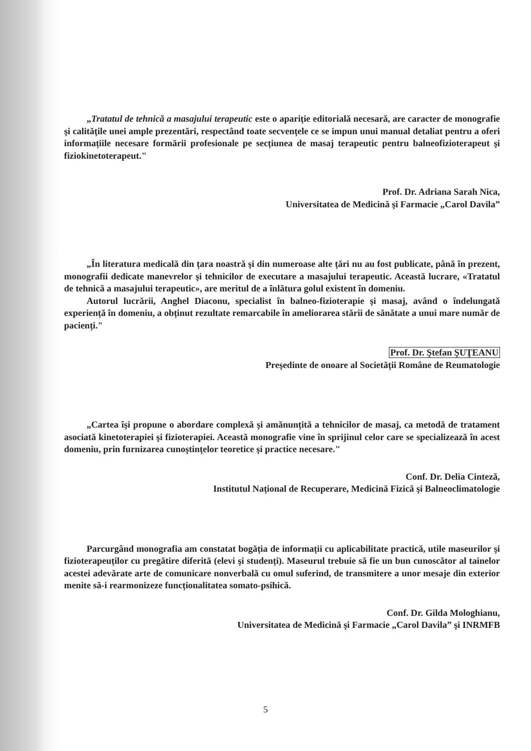„Tratatul de tehnică a masajului terapeutic este o apariție editorială necesară, are caracter de monografie şi calitățile unei ample prezentări, respectând toate secvențele ce se impun unui manual detaliat pentru a oferi informațiile necesare formării profesionale pe secțiunea de masaj terapeutic pentru balneofizioterapeut şi fiziokinetoterapeut."
Prof. Dr. Adriana Sarah Nica,
Universitatea de Medicină şi Farmacie „Carol Davila”
„În literatura medicală din țara noastră şi din numeroase alte țări nu au fost publicate, până în prezent, monografii dedicate manevrelor şi tehnicilor de executare a masajului terapeutic. Această lucrare, «Tratatul de tehnică a masajului terapeutic», are meritul de a înlătura golul existent în domeniu.
Autorul lucrării, Anghel Diaconu, specialist în balneo-fizioterapie şi masaj, având o îndelungată experiență în domeniu, a obținut rezultate remarcabile în ameliorarea stării de sănătate a unui mare număr de pacienți."
Prof. Dr. Ştefan ŞUŢEANU
Preşedinte de onoare al Societății Române de Reumatologie
„Cartea îşi propune o abordare complexă şi amănunțită a tehnicilor de masaj, ca metodă de tratament asociată kinetoterapiei şi fizioterapiei. Această monografie vine în sprijinul celor care se specializează în acest domeniu, prin furnizarea cunoştințelor teoretice şi practice necesare."
Conf. Dr. Delia Cinteză,
Institutul Național de Recuperare, Medicină Fizică şi Balneoclimatologie
Parcurgând monografia am constatat bogăția de informații cu aplicabilitate practică, utile maseurilor şi fizioterapeuților cu pregătire diferită (elevi şi studenți). Maseurul trebuie să fie un bun cunoscător al tainelor acestei adevărate arte de comunicare nonverbală cu omul suferind, de transmitere a unor mesaje din exterior menite să-i rearmonizeze funcționalitatea somato-psihică.
Conf. Dr. Gilda Mologhianu,
Universitatea de Medicină şi Farmacie „Carol Davila” şi INRMFB
5